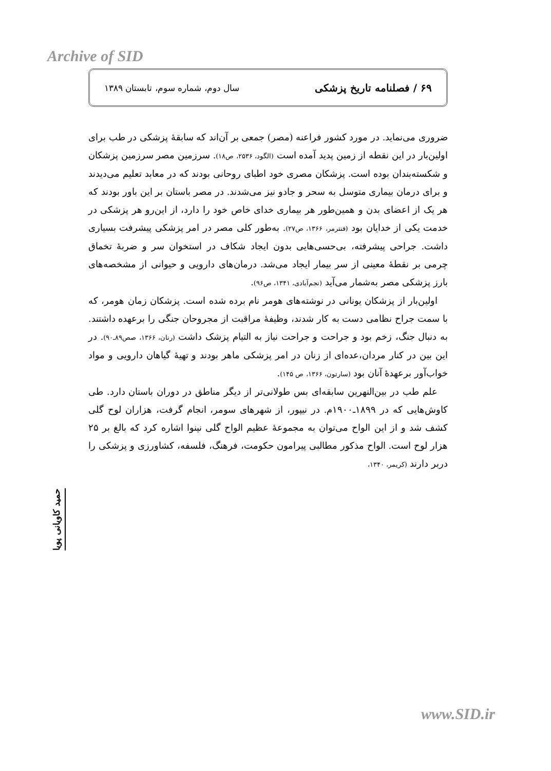Archive of SID
۶۹ / فصلنامه تاریخ پزشکی سال دوم، شماره سوم، تابستان ۱۳۸۹
ضروری می‌نماید. در مورد کشور فراعنه (مصر) جمعی بر آن‌اند که سابقهٔ پزشکی در طب برای اولین‌بار در این نقطه از زمین پدید آمده است (الگود، ۲۵۳۶، ص۱۸). سرزمین مصر سرزمین پزشکان و شکسته‌بندان بوده است. پزشکان مصری خود اطبای روحانی بودند که در معابد تعلیم می‌دیدند و برای درمان بیماری متوسل به سحر و جادو نیز می‌شدند. در مصر باستان بر این باور بودند که هر یک از اعضای بدن و همین‌طور هر بیماری خدای خاص خود را دارد، از این‌رو هر پزشکی در خدمت یکی از خدایان بود (فنترمر، ۱۳۶۶، ص۲۷). به‌طور کلی مصر در امر پزشکی پیشرفت بسیاری داشت. جراحی پیشرفته، بی‌حسی‌هایی بدون ایجاد شکاف در استخوان سر و ضربهٔ تخماق چرمی بر نقطهٔ معینی از سر بیمار ایجاد می‌شد. درمان‌های دارویی و حیوانی از مشخصه‌های بارز پزشکی مصر به‌شمار می‌آید (نجم‌آبادی، ۱۳۴۱، ص۹۶).
اولین‌بار از پزشکان یونانی در نوشته‌های هومر نام برده شده است. پزشکان زمان هومر، که با سمت جراح نظامی دست به کار شدند، وظیفهٔ مراقبت از مجروحان جنگی را برعهده داشتند. به دنبال جنگ، زخم بود و جراحت و جراحت نیاز به التیام پزشک داشت (رنان، ۱۳۶۶، صص۸۹ـ۹۰). در این بین در کنار مردان،عده‌ای از زنان در امر پزشکی ماهر بودند و تهیهٔ گیاهان دارویی و مواد خواب‌آور برعهدهٔ آنان بود (سارتون، ۱۳۶۶، ص ۱۴۵).
علم طب در بین‌النهرین سابقه‌ای بس طولانی‌تر از دیگر مناطق در دوران باستان دارد. طی کاوش‌هایی که در ۱۸۹۹ـ۱۹۰۰م. در نیپور، از شهرهای سومر، انجام گرفت، هزاران لوح گلی کشف شد و از این الواح می‌توان به مجموعهٔ عظیم الواح گلی نینوا اشاره کرد که بالغ بر ۲۵ هزار لوح است. الواح مذکور مطالبی پیرامون حکومت، فرهنگ، فلسفه، کشاورزی و پزشکی را دربر دارند (کریمر، ۱۳۴۰،
حمید کاویانی پویا
www.SID.ir